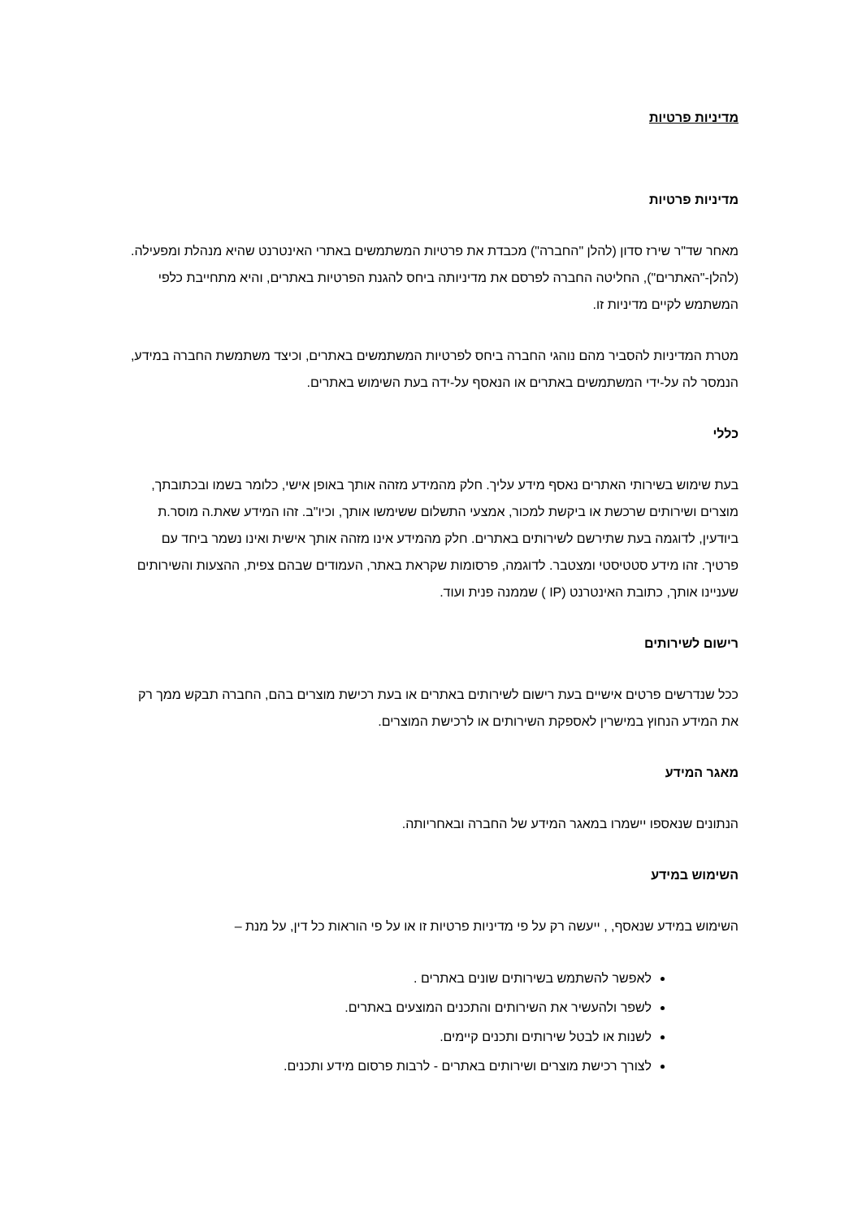מדיניות פרטיות
מדיניות פרטיות
מאחר שד"ר שירז סדון (להלן "החברה") מכבדת את פרטיות המשתמשים באתרי האינטרנט שהיא מנהלת ומפעילה.(להלן-"האתרים"), החליטה החברה לפרסם את מדיניותה ביחס להגנת הפרטיות באתרים, והיא מתחייבת כלפי המשתמש לקיים מדיניות זו.
מטרת המדיניות להסביר מהם נוהגי החברה ביחס לפרטיות המשתמשים באתרים, וכיצד משתמשת החברה במידע, הנמסר לה על-ידי המשתמשים באתרים או הנאסף על-ידה בעת השימוש באתרים.
כללי
בעת שימוש בשירותי האתרים נאסף מידע עליך. חלק מהמידע מזהה אותך באופן אישי, כלומר בשמו ובכתובתך, מוצרים ושירותים שרכשת או ביקשת למכור, אמצעי התשלום ששימשו אותך, וכיו"ב. זהו המידע שאת.ה מוסר.ת ביודעין, לדוגמה בעת שתירשם לשירותים באתרים. חלק מהמידע אינו מזהה אותך אישית ואינו נשמר ביחד עם פרטיך. זהו מידע סטטיסטי ומצטבר. לדוגמה, פרסומות שקראת באתר, העמודים שבהם צפית, ההצעות והשירותים שעניינו אותך, כתובת האינטרנט (IP ) שממנה פנית ועוד.
רישום לשירותים
ככל שנדרשים פרטים אישיים בעת רישום לשירותים באתרים או בעת רכישת מוצרים בהם, החברה תבקש ממך רק את המידע הנחוץ במישרין לאספקת השירותים או לרכישת המוצרים.
מאגר המידע
הנתונים שנאספו יישמרו במאגר המידע של החברה ובאחריותה.
השימוש במידע
השימוש במידע שנאסף, , ייעשה רק על פי מדיניות פרטיות זו או על פי הוראות כל דין, על מנת –
לאפשר להשתמש בשירותים שונים באתרים .
לשפר ולהעשיר את השירותים והתכנים המוצעים באתרים.
לשנות או לבטל שירותים ותכנים קיימים.
לצורך רכישת מוצרים ושירותים באתרים - לרבות פרסום מידע ותכנים.